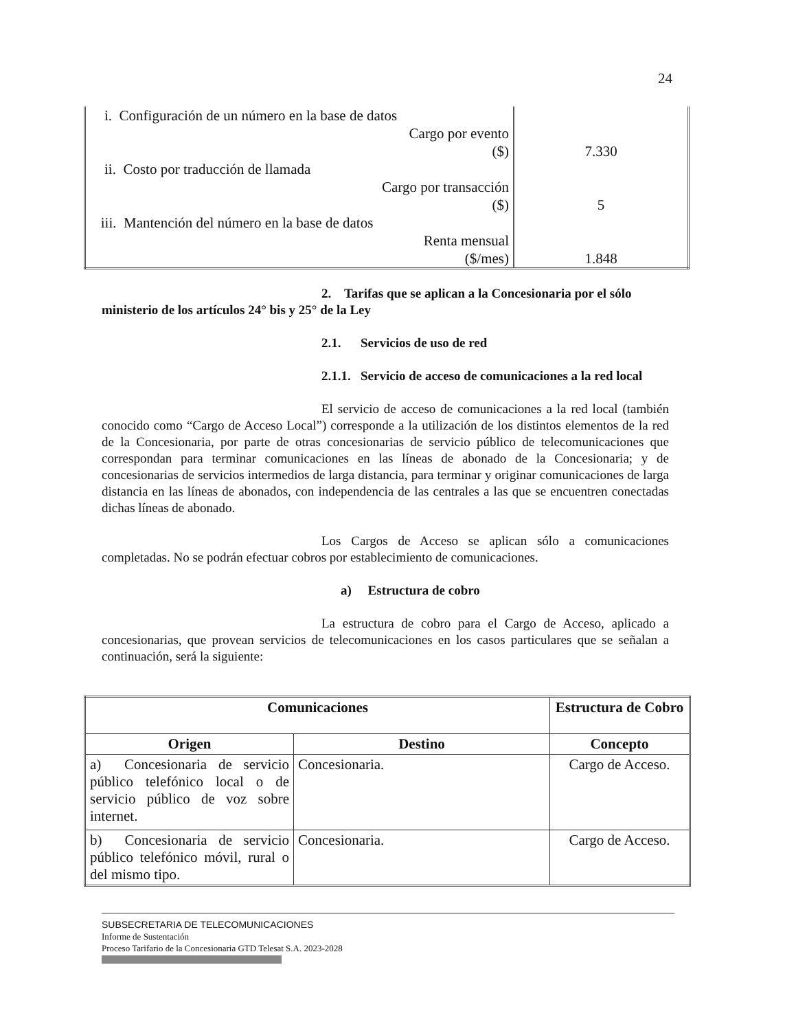24
| i. Configuración de un número en la base de datos | |
| Cargo por evento ($) | 7.330 |
| ii. Costo por traducción de llamada | |
| Cargo por transacción ($) | 5 |
| iii. Mantención del número en la base de datos | |
| Renta mensual ($/mes) | 1.848 |
2. Tarifas que se aplican a la Concesionaria por el sólo ministerio de los artículos 24° bis y 25° de la Ley
2.1. Servicios de uso de red
2.1.1. Servicio de acceso de comunicaciones a la red local
El servicio de acceso de comunicaciones a la red local (también conocido como “Cargo de Acceso Local”) corresponde a la utilización de los distintos elementos de la red de la Concesionaria, por parte de otras concesionarias de servicio público de telecomunicaciones que correspondan para terminar comunicaciones en las líneas de abonado de la Concesionaria; y de concesionarias de servicios intermedios de larga distancia, para terminar y originar comunicaciones de larga distancia en las líneas de abonados, con independencia de las centrales a las que se encuentren conectadas dichas líneas de abonado.
Los Cargos de Acceso se aplican sólo a comunicaciones completadas. No se podrán efectuar cobros por establecimiento de comunicaciones.
a) Estructura de cobro
La estructura de cobro para el Cargo de Acceso, aplicado a concesionarias, que provean servicios de telecomunicaciones en los casos particulares que se señalan a continuación, será la siguiente:
| Comunicaciones | | Estructura de Cobro |
| --- | --- | --- |
| Origen | Destino | Concepto |
| a) Concesionaria de servicio público telefónico local o de servicio público de voz sobre internet. | Concesionaria. | Cargo de Acceso. |
| b) Concesionaria de servicio público telefónico móvil, rural o del mismo tipo. | Concesionaria. | Cargo de Acceso. |
SUBSECRETARIA DE TELECOMUNICACIONES
Informe de Sustentación
Proceso Tarifario de la Concesionaria GTD Telesat S.A. 2023-2028